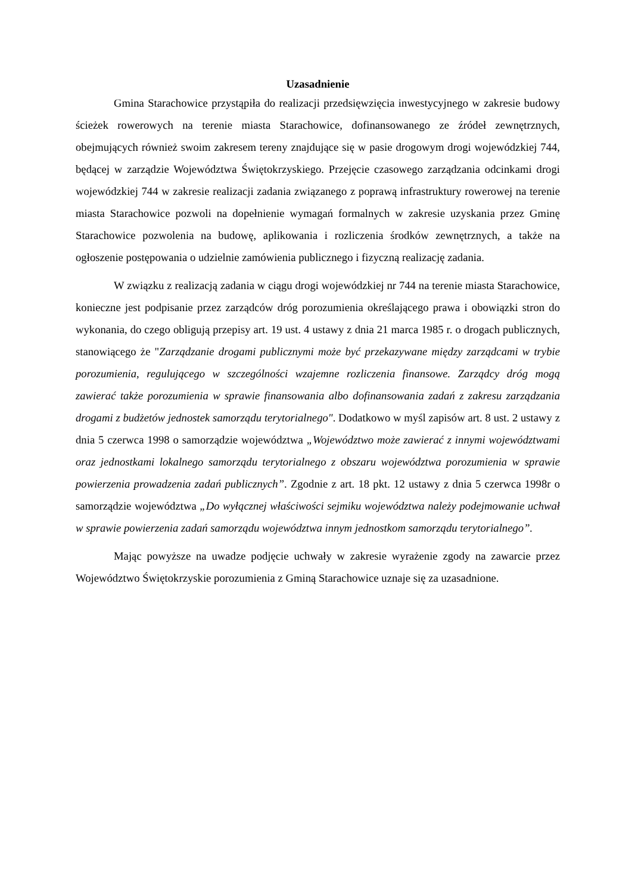Uzasadnienie
Gmina Starachowice przystąpiła do realizacji przedsięwzięcia inwestycyjnego w zakresie budowy ścieżek rowerowych na terenie miasta Starachowice, dofinansowanego ze źródeł zewnętrznych, obejmujących również swoim zakresem tereny znajdujące się w pasie drogowym drogi wojewódzkiej 744, będącej w zarządzie Województwa Świętokrzyskiego. Przejęcie czasowego zarządzania odcinkami drogi wojewódzkiej 744 w zakresie realizacji zadania związanego z poprawą infrastruktury rowerowej na terenie miasta Starachowice pozwoli na dopełnienie wymagań formalnych w zakresie uzyskania przez Gminę Starachowice pozwolenia na budowę, aplikowania i rozliczenia środków zewnętrznych, a także na ogłoszenie postępowania o udzielnie zamówienia publicznego i fizyczną realizację zadania.
W związku z realizacją zadania w ciągu drogi wojewódzkiej nr 744 na terenie miasta Starachowice, konieczne jest podpisanie przez zarządców dróg porozumienia określającego prawa i obowiązki stron do wykonania, do czego obligują przepisy art. 19 ust. 4 ustawy z dnia 21 marca 1985 r. o drogach publicznych, stanowiącego że "Zarządzanie drogami publicznymi może być przekazywane między zarządcami w trybie porozumienia, regulującego w szczególności wzajemne rozliczenia finansowe. Zarządcy dróg mogą zawierać także porozumienia w sprawie finansowania albo dofinansowania zadań z zakresu zarządzania drogami z budżetów jednostek samorządu terytorialnego". Dodatkowo w myśl zapisów art. 8 ust. 2 ustawy z dnia 5 czerwca 1998 o samorządzie województwa „Województwo może zawierać z innymi województwami oraz jednostkami lokalnego samorządu terytorialnego z obszaru województwa porozumienia w sprawie powierzenia prowadzenia zadań publicznych”. Zgodnie z art. 18 pkt. 12 ustawy z dnia 5 czerwca 1998r o samorządzie województwa „Do wyłącznej właściwości sejmiku województwa należy podejmowanie uchwał w sprawie powierzenia zadań samorządu województwa innym jednostkom samorządu terytorialnego”.
Mając powyższe na uwadze podjęcie uchwały w zakresie wyrażenie zgody na zawarcie przez Województwo Świętokrzyskie porozumienia z Gminą Starachowice uznaje się za uzasadnione.